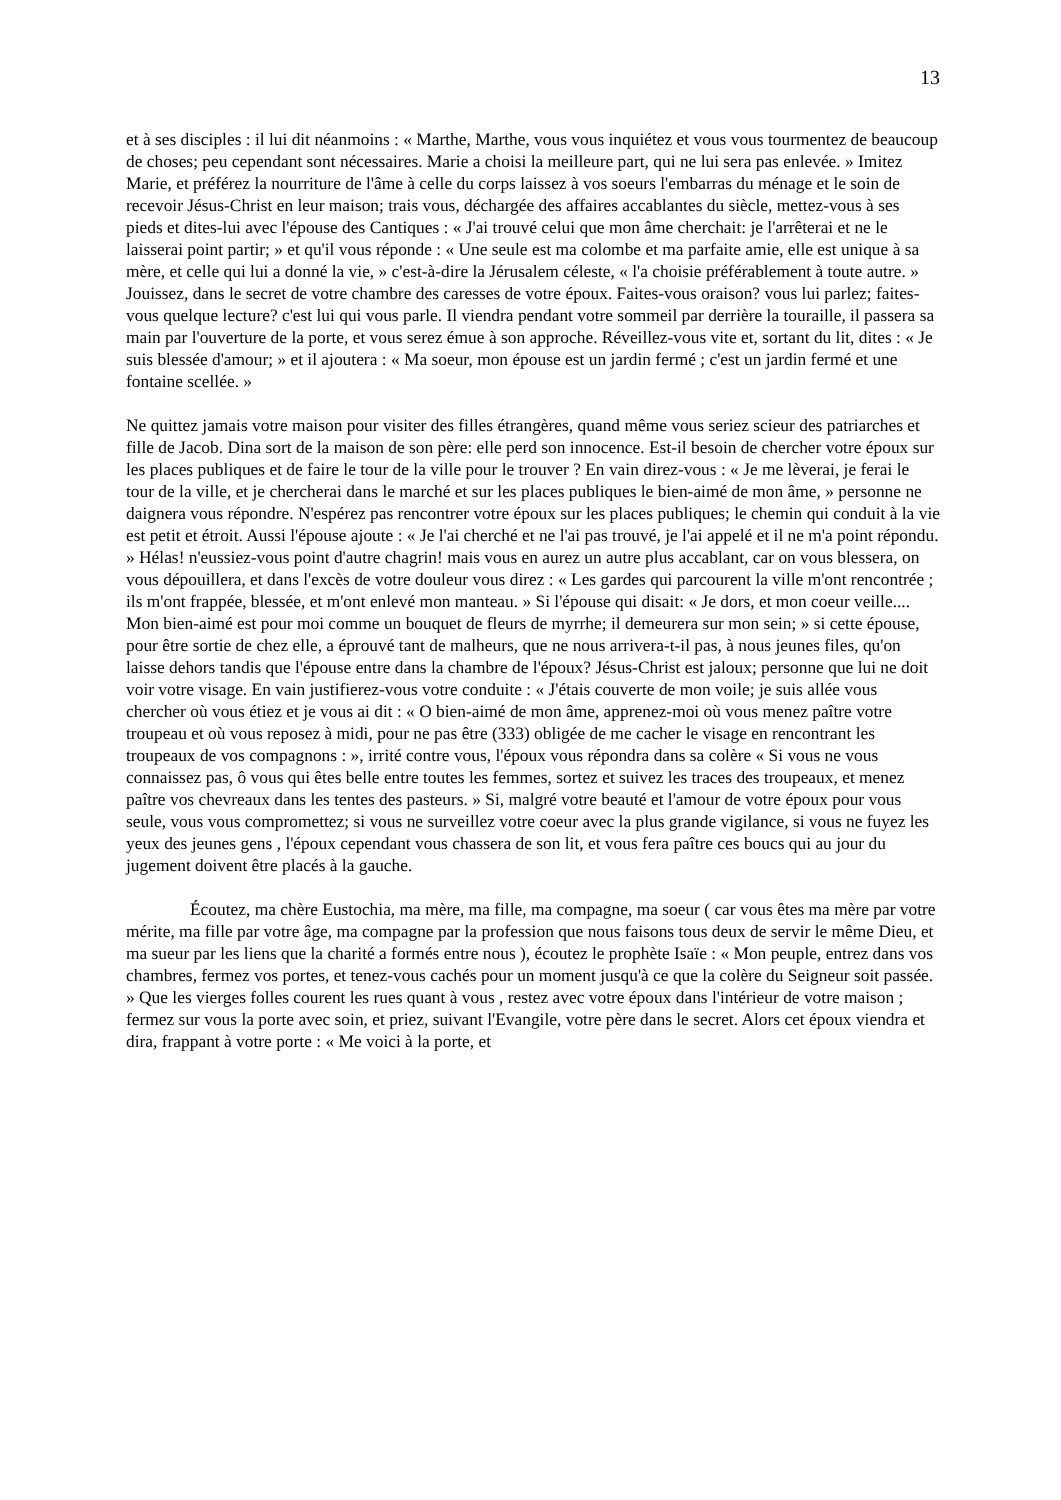13
et à ses disciples : il lui dit néanmoins : « Marthe, Marthe, vous vous inquiétez et vous vous tourmentez de beaucoup de choses; peu cependant sont nécessaires. Marie a choisi la meilleure part, qui ne lui sera pas enlevée. » Imitez Marie, et préférez la nourriture de l'âme à celle du corps laissez à vos soeurs l'embarras du ménage et le soin de recevoir Jésus-Christ en leur maison; trais vous, déchargée des affaires accablantes du siècle, mettez-vous à ses pieds et dites-lui avec l'épouse des Cantiques : « J'ai trouvé celui que mon âme cherchait: je l'arrêterai et ne le laisserai point partir; » et qu'il vous réponde : « Une seule est ma colombe et ma parfaite amie, elle est unique à sa mère, et celle qui lui a donné la vie, » c'est-à-dire la Jérusalem céleste, « l'a choisie préférablement à toute autre. » Jouissez, dans le secret de votre chambre des caresses de votre époux. Faites-vous oraison? vous lui parlez; faites-vous quelque lecture? c'est lui qui vous parle. Il viendra pendant votre sommeil par derrière la touraille, il passera sa main par l'ouverture de la porte, et vous serez émue à son approche. Réveillez-vous vite et, sortant du lit, dites : « Je suis blessée d'amour; » et il ajoutera : « Ma soeur, mon épouse est un jardin fermé ; c'est un jardin fermé et une fontaine scellée. »
Ne quittez jamais votre maison pour visiter des filles étrangères, quand même vous seriez scieur des patriarches et fille de Jacob. Dina sort de la maison de son père: elle perd son innocence. Est-il besoin de chercher votre époux sur les places publiques et de faire le tour de la ville pour le trouver ? En vain direz-vous : « Je me lèverai, je ferai le tour de la ville, et je chercherai dans le marché et sur les places publiques le bien-aimé de mon âme, » personne ne daignera vous répondre. N'espérez pas rencontrer votre époux sur les places publiques; le chemin qui conduit à la vie est petit et étroit. Aussi l'épouse ajoute : « Je l'ai cherché et ne l'ai pas trouvé, je l'ai appelé et il ne m'a point répondu. » Hélas! n'eussiez-vous point d'autre chagrin! mais vous en aurez un autre plus accablant, car on vous blessera, on vous dépouillera, et dans l'excès de votre douleur vous direz : « Les gardes qui parcourent la ville m'ont rencontrée ; ils m'ont frappée, blessée, et m'ont enlevé mon manteau. » Si l'épouse qui disait: « Je dors, et mon coeur veille.... Mon bien-aimé est pour moi comme un bouquet de fleurs de myrrhe; il demeurera sur mon sein; » si cette épouse, pour être sortie de chez elle, a éprouvé tant de malheurs, que ne nous arrivera-t-il pas, à nous jeunes files, qu'on laisse dehors tandis que l'épouse entre dans la chambre de l'époux? Jésus-Christ est jaloux; personne que lui ne doit voir votre visage. En vain justifierez-vous votre conduite : « J'étais couverte de mon voile; je suis allée vous chercher où vous étiez et je vous ai dit : « O bien-aimé de mon âme, apprenez-moi où vous menez paître votre troupeau et où vous reposez à midi, pour ne pas être (333) obligée de me cacher le visage en rencontrant les troupeaux de vos compagnons : », irrité contre vous, l'époux vous répondra dans sa colère « Si vous ne vous connaissez pas, ô vous qui êtes belle entre toutes les femmes, sortez et suivez les traces des troupeaux, et menez paître vos chevreaux dans les tentes des pasteurs. » Si, malgré votre beauté et l'amour de votre époux pour vous seule, vous vous compromettez; si vous ne surveillez votre coeur avec la plus grande vigilance, si vous ne fuyez les yeux des jeunes gens , l'époux cependant vous chassera de son lit, et vous fera paître ces boucs qui au jour du jugement doivent être placés à la gauche.
Écoutez, ma chère Eustochia, ma mère, ma fille, ma compagne, ma soeur ( car vous êtes ma mère par votre mérite, ma fille par votre âge, ma compagne par la profession que nous faisons tous deux de servir le même Dieu, et ma sueur par les liens que la charité a formés entre nous ), écoutez le prophète Isaïe : « Mon peuple, entrez dans vos chambres, fermez vos portes, et tenez-vous cachés pour un moment jusqu'à ce que la colère du Seigneur soit passée. » Que les vierges folles courent les rues quant à vous , restez avec votre époux dans l'intérieur de votre maison ; fermez sur vous la porte avec soin, et priez, suivant l'Evangile, votre père dans le secret. Alors cet époux viendra et dira, frappant à votre porte : « Me voici à la porte, et